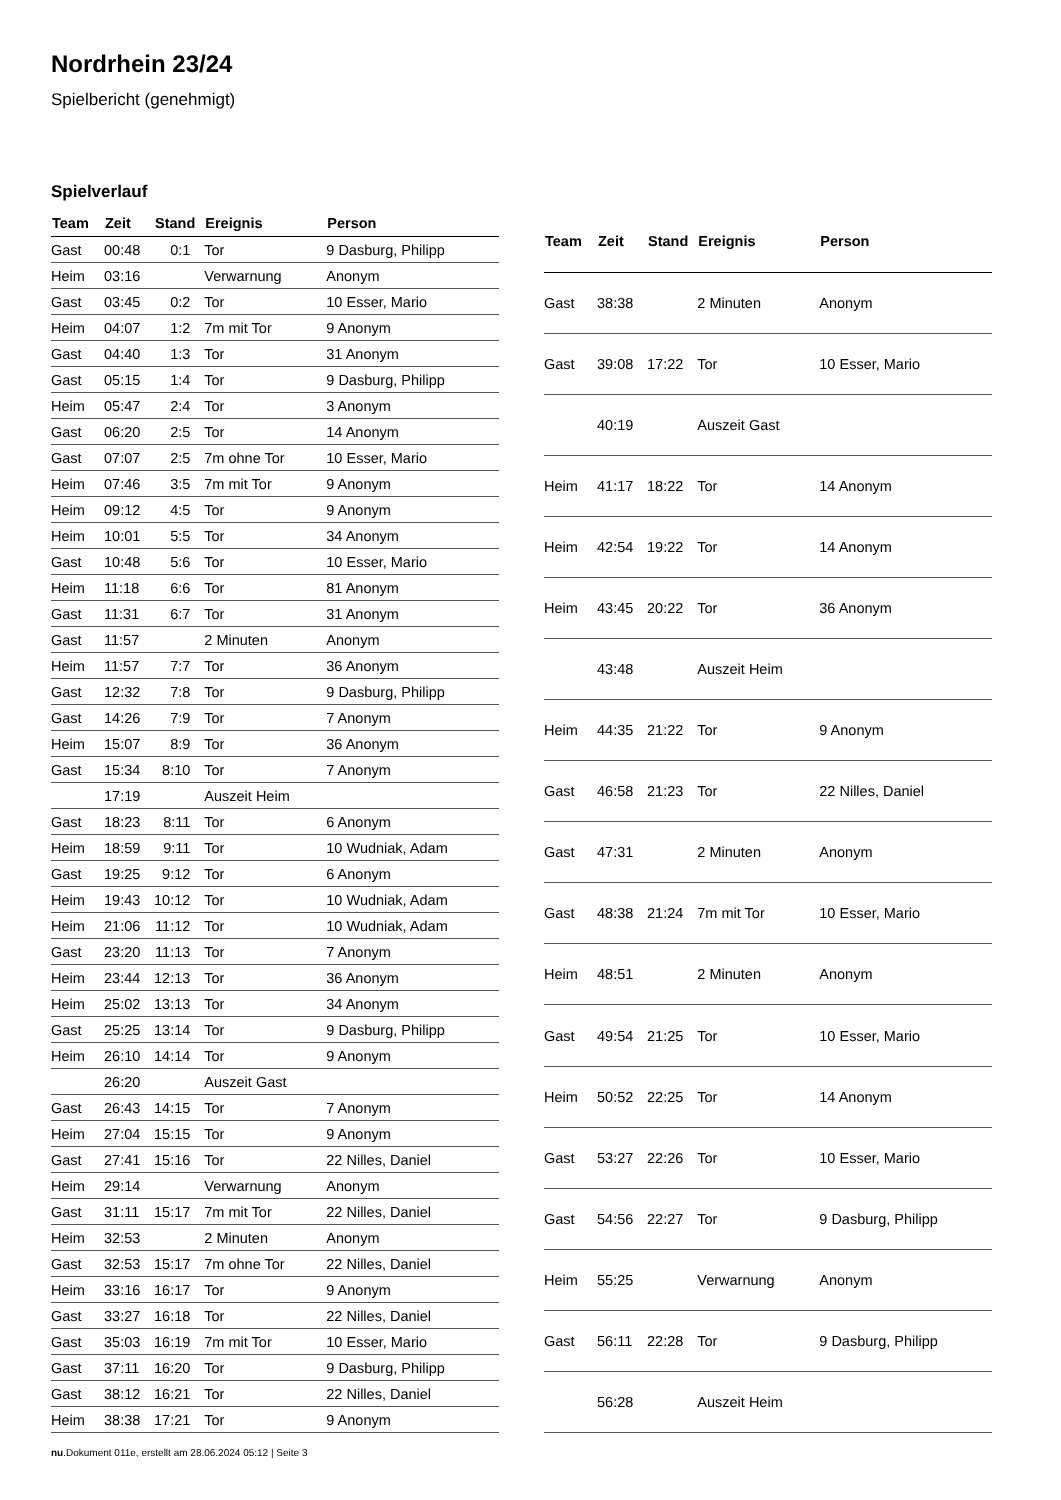Nordrhein 23/24
Spielbericht (genehmigt)
Spielverlauf
| Team | Zeit | Stand | Ereignis | Person |
| --- | --- | --- | --- | --- |
| Gast | 00:48 | 0:1 | Tor | 9 Dasburg, Philipp |
| Heim | 03:16 | | Verwarnung | Anonym |
| Gast | 03:45 | 0:2 | Tor | 10 Esser, Mario |
| Heim | 04:07 | 1:2 | 7m mit Tor | 9 Anonym |
| Gast | 04:40 | 1:3 | Tor | 31 Anonym |
| Gast | 05:15 | 1:4 | Tor | 9 Dasburg, Philipp |
| Heim | 05:47 | 2:4 | Tor | 3 Anonym |
| Gast | 06:20 | 2:5 | Tor | 14 Anonym |
| Gast | 07:07 | 2:5 | 7m ohne Tor | 10 Esser, Mario |
| Heim | 07:46 | 3:5 | 7m mit Tor | 9 Anonym |
| Heim | 09:12 | 4:5 | Tor | 9 Anonym |
| Heim | 10:01 | 5:5 | Tor | 34 Anonym |
| Gast | 10:48 | 5:6 | Tor | 10 Esser, Mario |
| Heim | 11:18 | 6:6 | Tor | 81 Anonym |
| Gast | 11:31 | 6:7 | Tor | 31 Anonym |
| Gast | 11:57 | | 2 Minuten | Anonym |
| Heim | 11:57 | 7:7 | Tor | 36 Anonym |
| Gast | 12:32 | 7:8 | Tor | 9 Dasburg, Philipp |
| Gast | 14:26 | 7:9 | Tor | 7 Anonym |
| Heim | 15:07 | 8:9 | Tor | 36 Anonym |
| Gast | 15:34 | 8:10 | Tor | 7 Anonym |
| | 17:19 | | Auszeit Heim | |
| Gast | 18:23 | 8:11 | Tor | 6 Anonym |
| Heim | 18:59 | 9:11 | Tor | 10 Wudniak, Adam |
| Gast | 19:25 | 9:12 | Tor | 6 Anonym |
| Heim | 19:43 | 10:12 | Tor | 10 Wudniak, Adam |
| Heim | 21:06 | 11:12 | Tor | 10 Wudniak, Adam |
| Gast | 23:20 | 11:13 | Tor | 7 Anonym |
| Heim | 23:44 | 12:13 | Tor | 36 Anonym |
| Heim | 25:02 | 13:13 | Tor | 34 Anonym |
| Gast | 25:25 | 13:14 | Tor | 9 Dasburg, Philipp |
| Heim | 26:10 | 14:14 | Tor | 9 Anonym |
| | 26:20 | | Auszeit Gast | |
| Gast | 26:43 | 14:15 | Tor | 7 Anonym |
| Heim | 27:04 | 15:15 | Tor | 9 Anonym |
| Gast | 27:41 | 15:16 | Tor | 22 Nilles, Daniel |
| Heim | 29:14 | | Verwarnung | Anonym |
| Gast | 31:11 | 15:17 | 7m mit Tor | 22 Nilles, Daniel |
| Heim | 32:53 | | 2 Minuten | Anonym |
| Gast | 32:53 | 15:17 | 7m ohne Tor | 22 Nilles, Daniel |
| Heim | 33:16 | 16:17 | Tor | 9 Anonym |
| Gast | 33:27 | 16:18 | Tor | 22 Nilles, Daniel |
| Gast | 35:03 | 16:19 | 7m mit Tor | 10 Esser, Mario |
| Gast | 37:11 | 16:20 | Tor | 9 Dasburg, Philipp |
| Gast | 38:12 | 16:21 | Tor | 22 Nilles, Daniel |
| Heim | 38:38 | 17:21 | Tor | 9 Anonym |
| Team | Zeit | Stand | Ereignis | Person |
| --- | --- | --- | --- | --- |
| Gast | 38:38 | | 2 Minuten | Anonym |
| Gast | 39:08 | 17:22 | Tor | 10 Esser, Mario |
| | 40:19 | | Auszeit Gast | |
| Heim | 41:17 | 18:22 | Tor | 14 Anonym |
| Heim | 42:54 | 19:22 | Tor | 14 Anonym |
| Heim | 43:45 | 20:22 | Tor | 36 Anonym |
| | 43:48 | | Auszeit Heim | |
| Heim | 44:35 | 21:22 | Tor | 9 Anonym |
| Gast | 46:58 | 21:23 | Tor | 22 Nilles, Daniel |
| Gast | 47:31 | | 2 Minuten | Anonym |
| Gast | 48:38 | 21:24 | 7m mit Tor | 10 Esser, Mario |
| Heim | 48:51 | | 2 Minuten | Anonym |
| Gast | 49:54 | 21:25 | Tor | 10 Esser, Mario |
| Heim | 50:52 | 22:25 | Tor | 14 Anonym |
| Gast | 53:27 | 22:26 | Tor | 10 Esser, Mario |
| Gast | 54:56 | 22:27 | Tor | 9 Dasburg, Philipp |
| Heim | 55:25 | | Verwarnung | Anonym |
| Gast | 56:11 | 22:28 | Tor | 9 Dasburg, Philipp |
| | 56:28 | | Auszeit Heim | |
nu.Dokument 011e, erstellt am 28.06.2024 05:12 | Seite 3